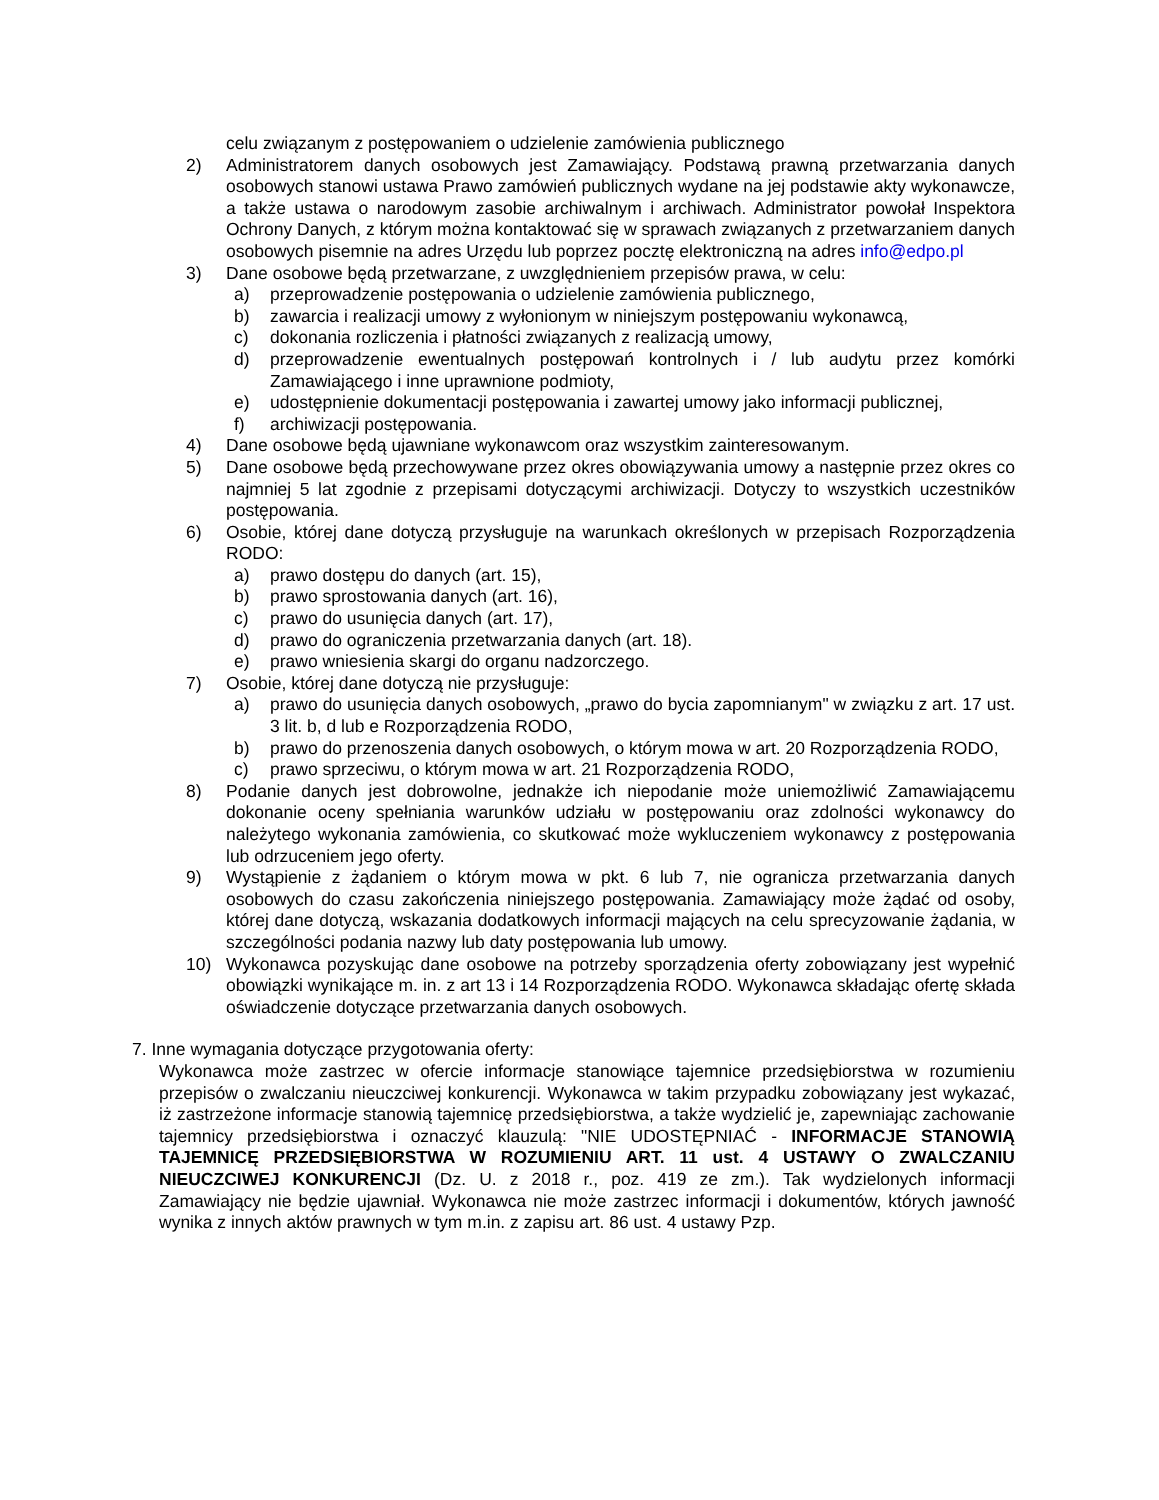celu związanym z postępowaniem o udzielenie zamówienia publicznego
2) Administratorem danych osobowych jest Zamawiający. Podstawą prawną przetwarzania danych osobowych stanowi ustawa Prawo zamówień publicznych wydane na jej podstawie akty wykonawcze, a także ustawa o narodowym zasobie archiwalnym i archiwach. Administrator powołał Inspektora Ochrony Danych, z którym można kontaktować się w sprawach związanych z przetwarzaniem danych osobowych pisemnie na adres Urzędu lub poprzez pocztę elektroniczną na adres info@edpo.pl
3) Dane osobowe będą przetwarzane, z uwzględnieniem przepisów prawa, w celu:
a) przeprowadzenie postępowania o udzielenie zamówienia publicznego,
b) zawarcia i realizacji umowy z wyłonionym w niniejszym postępowaniu wykonawcą,
c) dokonania rozliczenia i płatności związanych z realizacją umowy,
d) przeprowadzenie ewentualnych postępowań kontrolnych i / lub audytu przez komórki Zamawiającego i inne uprawnione podmioty,
e) udostępnienie dokumentacji postępowania i zawartej umowy jako informacji publicznej,
f) archiwizacji postępowania.
4) Dane osobowe będą ujawniane wykonawcom oraz wszystkim zainteresowanym.
5) Dane osobowe będą przechowywane przez okres obowiązywania umowy a następnie przez okres co najmniej 5 lat zgodnie z przepisami dotyczącymi archiwizacji. Dotyczy to wszystkich uczestników postępowania.
6) Osobie, której dane dotyczą przysługuje na warunkach określonych w przepisach Rozporządzenia RODO:
a) prawo dostępu do danych (art. 15),
b) prawo sprostowania danych (art. 16),
c) prawo do usunięcia danych (art. 17),
d) prawo do ograniczenia przetwarzania danych (art. 18).
e) prawo wniesienia skargi do organu nadzorczego.
7) Osobie, której dane dotyczą nie przysługuje:
a) prawo do usunięcia danych osobowych, „prawo do bycia zapomnianym" w związku z art. 17 ust. 3 lit. b, d lub e Rozporządzenia RODO,
b) prawo do przenoszenia danych osobowych, o którym mowa w art. 20 Rozporządzenia RODO,
c) prawo sprzeciwu, o którym mowa w art. 21 Rozporządzenia RODO,
8) Podanie danych jest dobrowolne, jednakże ich niepodanie może uniemożliwić Zamawiającemu dokonanie oceny spełniania warunków udziału w postępowaniu oraz zdolności wykonawcy do należytego wykonania zamówienia, co skutkować może wykluczeniem wykonawcy z postępowania lub odrzuceniem jego oferty.
9) Wystąpienie z żądaniem o którym mowa w pkt. 6 lub 7, nie ogranicza przetwarzania danych osobowych do czasu zakończenia niniejszego postępowania. Zamawiający może żądać od osoby, której dane dotyczą, wskazania dodatkowych informacji mających na celu sprecyzowanie żądania, w szczególności podania nazwy lub daty postępowania lub umowy.
10) Wykonawca pozyskując dane osobowe na potrzeby sporządzenia oferty zobowiązany jest wypełnić obowiązki wynikające m. in. z art 13 i 14 Rozporządzenia RODO. Wykonawca składając ofertę składa oświadczenie dotyczące przetwarzania danych osobowych.
7. Inne wymagania dotyczące przygotowania oferty:
Wykonawca może zastrzec w ofercie informacje stanowiące tajemnice przedsiębiorstwa w rozumieniu przepisów o zwalczaniu nieuczciwej konkurencji. Wykonawca w takim przypadku zobowiązany jest wykazać, iż zastrzeżone informacje stanowią tajemnicę przedsiębiorstwa, a także wydzielić je, zapewniając zachowanie tajemnicy przedsiębiorstwa i oznaczyć klauzulą: "NIE UDOSTĘPNIAĆ - INFORMACJE STANOWIĄ TAJEMNICĘ PRZEDSIĘBIORSTWA W ROZUMIENIU ART. 11 ust. 4 USTAWY O ZWALCZANIU NIEUCZCIWEJ KONKURENCJI (Dz. U. z 2018 r., poz. 419 ze zm.). Tak wydzielonych informacji Zamawiający nie będzie ujawniał. Wykonawca nie może zastrzec informacji i dokumentów, których jawność wynika z innych aktów prawnych w tym m.in. z zapisu art. 86 ust. 4 ustawy Pzp.